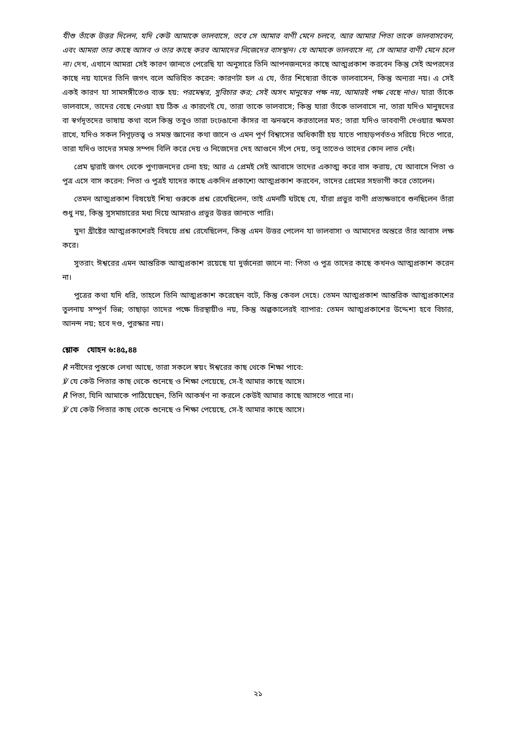যীশু তাঁকে উত্তর দিলেন, যদি কেউ আমাকে ভালবাসে, তবে সে আমার বাণী মেনে চলবে, আর আমার পিতা তাকে ভালবাসবেন, এবং আমরা তার কাছে আসব ও তার কাছে করব আমাদের নিজেদের বাসস্থান। যে আমাকে ভালবাসে না, সে আমার বাণী মেনে চলে না। দেখ, এখানে আমরা সেই কারণ জানতে পেরেছি যা অনুসারে তিনি আপনজনদের কাছে আত্মপ্রকাশ করবেন কিন্তু সেই অপরদের কাছে নয় যাদের তিনি জগৎ বলে অভিহিত করেন: কারণটা হল এ যে, তাঁর শিষ্যেরা তাঁকে ভালবাসেন, কিন্তু অন্যরা নয়। এ সেই একই কারণ যা সামসঙ্গীতেও ব্যক্ত হয়: পরমেশ্বর, সুবিচার কর; সেই অসৎ মানুষের পক্ষ নয়, আমারই পক্ষ বেছে নাও। যারা তাঁকে ভালবাসে, তাদের বেছে নেওয়া হয় ঠিক এ কারণেই যে, তারা তাকে ভালবাসে; কিন্তু যারা তাঁকে ভালবাসে না, তারা যদিও মানুষদের বা স্বর্গদূতদের ভাষায় কথা বলে কিন্তু তবুও তারা ঢংঢঙানো কাঁসর বা ঝনঝনে করতালের মত; তারা যদিও ভাববাণী দেওয়ার ক্ষমতা রাখে, যদিও সকল নিগূঢ়তত্ত্ব ও সমস্ত জ্ঞানের কথা জানে ও এমন পূর্ণ বিশ্বাসের অধিকারী হয় যাতে পাহাড়পর্বতও সরিয়ে দিতে পারে, তারা যদিও তাদের সমস্ত সম্পদ বিলি করে দেয় ও নিজেদের দেহ আগুনে সঁপে দেয়, তবু তাতেও তাদের কোন লাভ নেই।
প্রেম দ্বারাই জগৎ থেকে পুণ্যজনদের চেনা হয়; আর এ প্রেমই সেই আবাসে তাদের একাত্ম করে বাস করায়, যে আবাসে পিতা ও পুত্র এসে বাস করেন: পিতা ও পুত্রই যাদের কাছে একদিন প্রকাশ্যে আত্মপ্রকাশ করবেন, তাদের প্রেমের সহভাগী করে তোলেন।
তেমন আত্মপ্রকাশ বিষয়েই শিষ্য গুরুকে প্রশ্ন রেখেছিলেন, তাই এমনটি ঘটছে যে, যাঁরা প্রভুর বাণী প্রত্যক্ষভাবে শুনছিলেন তাঁরা শুধু নয়, কিন্তু সুসমাচারের মধ্য দিয়ে আমরাও প্রভুর উত্তর জানতে পারি।
যুদা খ্রীষ্টের আত্মপ্রকাশেরই বিষয়ে প্রশ্ন রেখেছিলেন, কিন্তু এমন উত্তর পেলেন যা ভালবাসা ও আমাদের অন্তরে তাঁর আবাস লক্ষ করে।
সুতরাং ঈশ্বরের এমন আন্তরিক আত্মপ্রকাশ রয়েছে যা দুর্জনেরা জানে না: পিতা ও পুত্র তাদের কাছে কখনও আত্মপ্রকাশ করেন না।
পুত্রের কথা যদি ধরি, তাহলে তিনি আত্মপ্রকাশ করেছেন বটে, কিন্তু কেবল দেহে। তেমন আত্মপ্রকাশ আন্তরিক আত্মপ্রকাশের তুলনায় সম্পূর্ণ ভিন্ন; তাছাড়া তাদের পক্ষে চিরস্থায়ীও নয়, কিন্তু অল্পকালেরই ব্যাপার: তেমন আত্মপ্রকাশের উদ্দেশ্য হবে বিচার, আনন্দ নয়; হবে দণ্ড, পুরস্কার নয়।
শ্লোক যোহন ৬:৪৫,৪৪
℟ নবীদের পুস্তকে লেখা আছে, তারা সকলে স্বয়ং ঈশ্বরের কাছ থেকে শিক্ষা পাবে:
℣ যে কেউ পিতার কাছ থেকে শুনেছে ও শিক্ষা পেয়েছে, সে-ই আমার কাছে আসে।
℟ পিতা, যিনি আমাকে পাঠিয়েছেন, তিনি আকর্ষণ না করলে কেউই আমার কাছে আসতে পারে না।
℣ যে কেউ পিতার কাছ থেকে শুনেছে ও শিক্ষা পেয়েছে, সে-ই আমার কাছে আসে।
২১